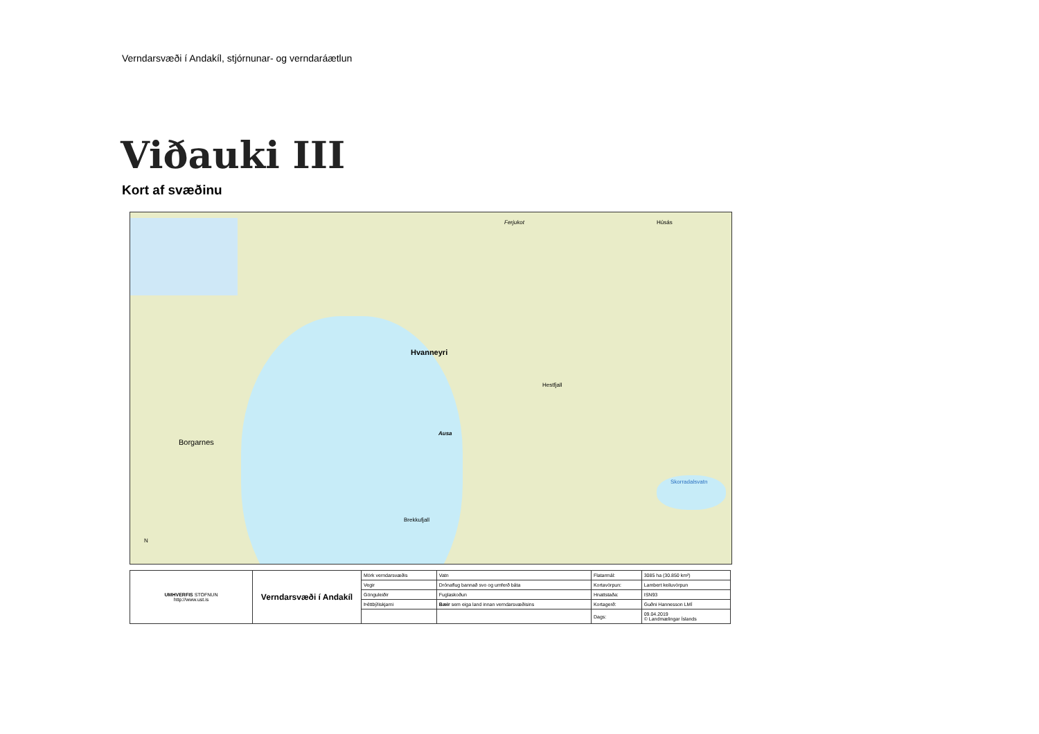Verndarsvæði í Andakíl, stjórnunar- og verndaráætlun
Viðauki III
Kort af svæðinu
Hvanneyri
Borgarnes
Ferjukot Húsás
Skorradalsvatn
Hestfjall
Ausa
Brekkufjall
N
| UMHVERFIS STOFNUN http://www.ust.is | Verndarsvæði í Andakíl | Mörk verndarsvæðis | Vatn | Flatarmál: | 3085 ha (30.850 km²) |
| | | Vegir | Drónaflug bannað svo og umferð báta | Kortavörpun: | Lambert keiluvörpun |
| | | Gönguleiðir | Fuglaskoðun | Hnattstaða: | ISN93 |
| | | Þéttbýliskjarni | Bæir sem eiga land innan verndarsvæðisins | Kortagerð: | Guðni Hannesson LMÍ |
| | | | | Dags: | 09.04.2019 © Landmælingar Íslands |